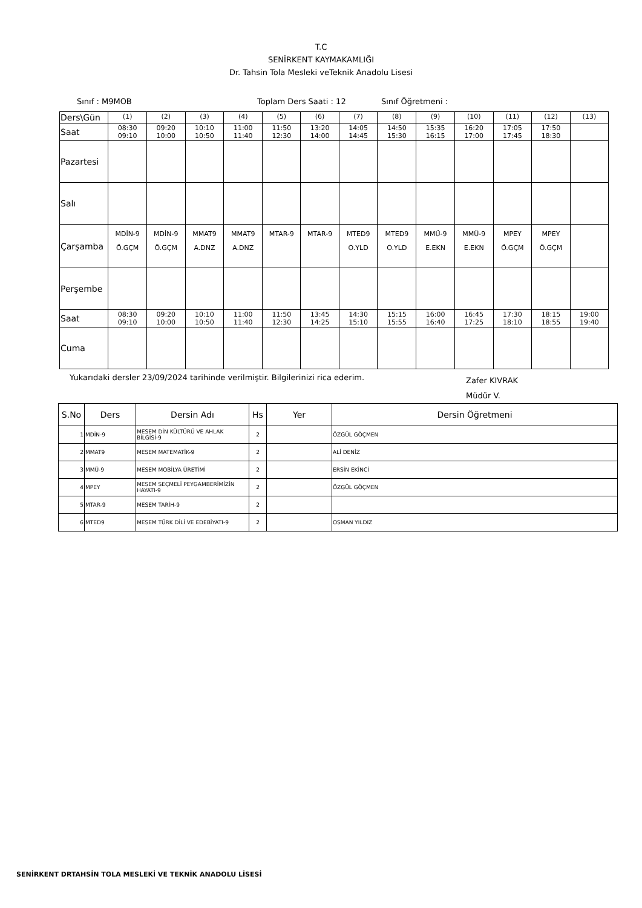T.C
SENİRKENT KAYMAKAMLIĞI
Dr. Tahsin Tola Mesleki veTeknik Anadolu Lisesi
Sınıf : M9MOB Toplam Ders Saati : 12 Sınıf Öğretmeni :
| Ders\Gün | (1) | (2) | (3) | (4) | (5) | (6) | (7) | (8) | (9) | (10) | (11) | (12) | (13) |
| Saat | 08:30 09:10 | 09:20 10:00 | 10:10 10:50 | 11:00 11:40 | 11:50 12:30 | 13:20 14:00 | 14:05 14:45 | 14:50 15:30 | 15:35 16:15 | 16:20 17:00 | 17:05 17:45 | 17:50 18:30 | |
| Pazartesi | | | | | | | | | | | | | |
| Salı | | | | | | | | | | | | | |
| Çarşamba | MDİN-9 Ö.GÇM | MDİN-9 Ö.GÇM | MMAT9 A.DNZ | MMAT9 A.DNZ | MTAR-9 | MTAR-9 | MTED9 O.YLD | MTED9 O.YLD | MMÜ-9 E.EKN | MMÜ-9 E.EKN | MPEY Ö.GÇM | MPEY Ö.GÇM | |
| Perşembe | | | | | | | | | | | | | |
| Saat | 08:30 09:10 | 09:20 10:00 | 10:10 10:50 | 11:00 11:40 | 11:50 12:30 | 13:45 14:25 | 14:30 15:10 | 15:15 15:55 | 16:00 16:40 | 16:45 17:25 | 17:30 18:10 | 18:15 18:55 | 19:00 19:40 |
| Cuma | | | | | | | | | | | | | |
Yukarıdaki dersler 23/09/2024 tarihinde verilmiştir. Bilgilerinizi rica ederim.
Zafer KIVRAK
Müdür V.
| S.No | Ders | Dersin Adı | Hs | Yer | Dersin Öğretmeni |
| --- | --- | --- | --- | --- | --- |
| 1 | MDİN-9 | MESEM DİN KÜLTÜRÜ VE AHLAK BİLGİSİ-9 | 2 | | ÖZGÜL GÖÇMEN |
| 2 | MMAT9 | MESEM MATEMATİK-9 | 2 | | ALİ DENİZ |
| 3 | MMÜ-9 | MESEM MOBİLYA ÜRETİMİ | 2 | | ERSİN EKİNCİ |
| 4 | MPEY | MESEM SEÇMELİ PEYGAMBERİMİZİN HAYATI-9 | 2 | | ÖZGÜL GÖÇMEN |
| 5 | MTAR-9 | MESEM TARİH-9 | 2 | | |
| 6 | MTED9 | MESEM TÜRK DİLİ VE EDEBİYATI-9 | 2 | | OSMAN YILDIZ |
SENİRKENT DRTAHSİN TOLA MESLEKİ VE TEKNİK ANADOLU LİSESİ